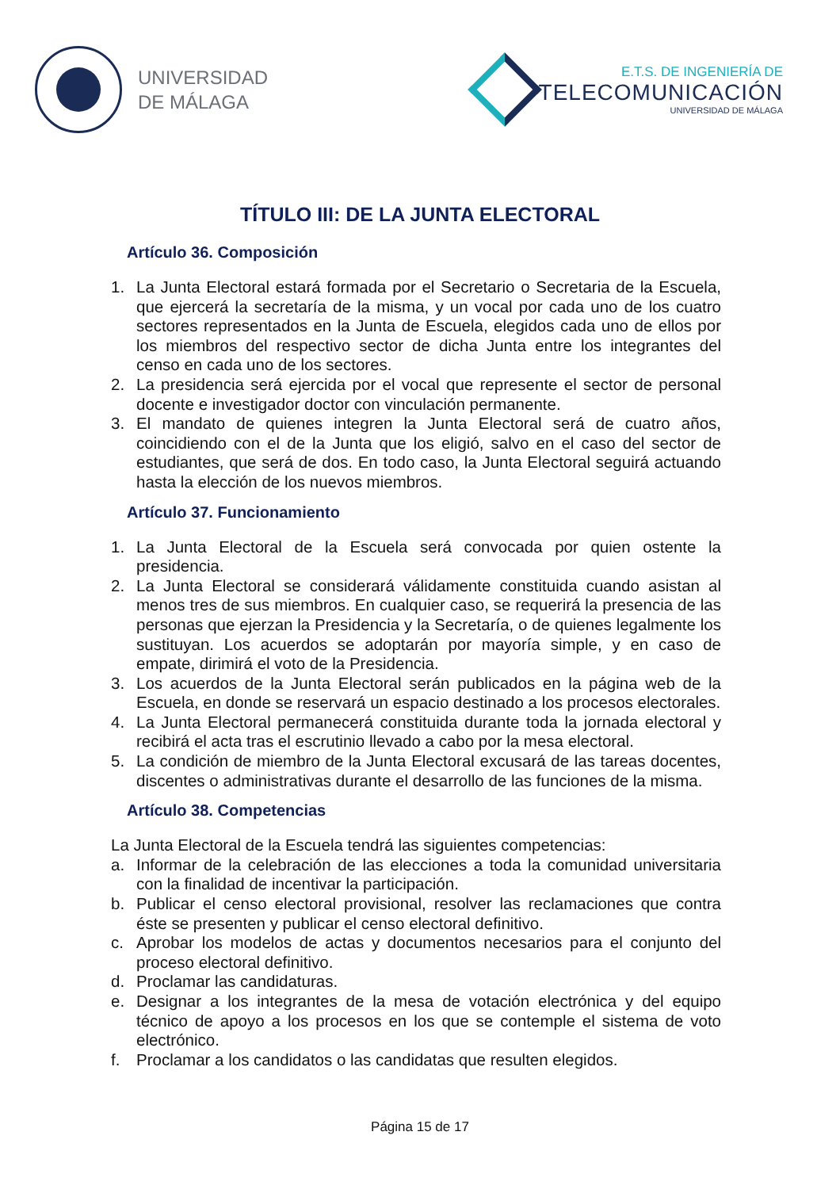UNIVERSIDAD
DE MÁLAGA
E.T.S. DE INGENIERÍA DE
TELECOMUNICACIÓN
UNIVERSIDAD DE MÁLAGA
TÍTULO III: DE LA JUNTA ELECTORAL
Artículo 36. Composición
1. La Junta Electoral estará formada por el Secretario o Secretaria de la Escuela, que ejercerá la secretaría de la misma, y un vocal por cada uno de los cuatro sectores representados en la Junta de Escuela, elegidos cada uno de ellos por los miembros del respectivo sector de dicha Junta entre los integrantes del censo en cada uno de los sectores.
2. La presidencia será ejercida por el vocal que represente el sector de personal docente e investigador doctor con vinculación permanente.
3. El mandato de quienes integren la Junta Electoral será de cuatro años, coincidiendo con el de la Junta que los eligió, salvo en el caso del sector de estudiantes, que será de dos. En todo caso, la Junta Electoral seguirá actuando hasta la elección de los nuevos miembros.
Artículo 37. Funcionamiento
1. La Junta Electoral de la Escuela será convocada por quien ostente la presidencia.
2. La Junta Electoral se considerará válidamente constituida cuando asistan al menos tres de sus miembros. En cualquier caso, se requerirá la presencia de las personas que ejerzan la Presidencia y la Secretaría, o de quienes legalmente los sustituyan. Los acuerdos se adoptarán por mayoría simple, y en caso de empate, dirimirá el voto de la Presidencia.
3. Los acuerdos de la Junta Electoral serán publicados en la página web de la Escuela, en donde se reservará un espacio destinado a los procesos electorales.
4. La Junta Electoral permanecerá constituida durante toda la jornada electoral y recibirá el acta tras el escrutinio llevado a cabo por la mesa electoral.
5. La condición de miembro de la Junta Electoral excusará de las tareas docentes, discentes o administrativas durante el desarrollo de las funciones de la misma.
Artículo 38. Competencias
La Junta Electoral de la Escuela tendrá las siguientes competencias:
a. Informar de la celebración de las elecciones a toda la comunidad universitaria con la finalidad de incentivar la participación.
b. Publicar el censo electoral provisional, resolver las reclamaciones que contra éste se presenten y publicar el censo electoral definitivo.
c. Aprobar los modelos de actas y documentos necesarios para el conjunto del proceso electoral definitivo.
d. Proclamar las candidaturas.
e. Designar a los integrantes de la mesa de votación electrónica y del equipo técnico de apoyo a los procesos en los que se contemple el sistema de voto electrónico.
f. Proclamar a los candidatos o las candidatas que resulten elegidos.
Página 15 de 17